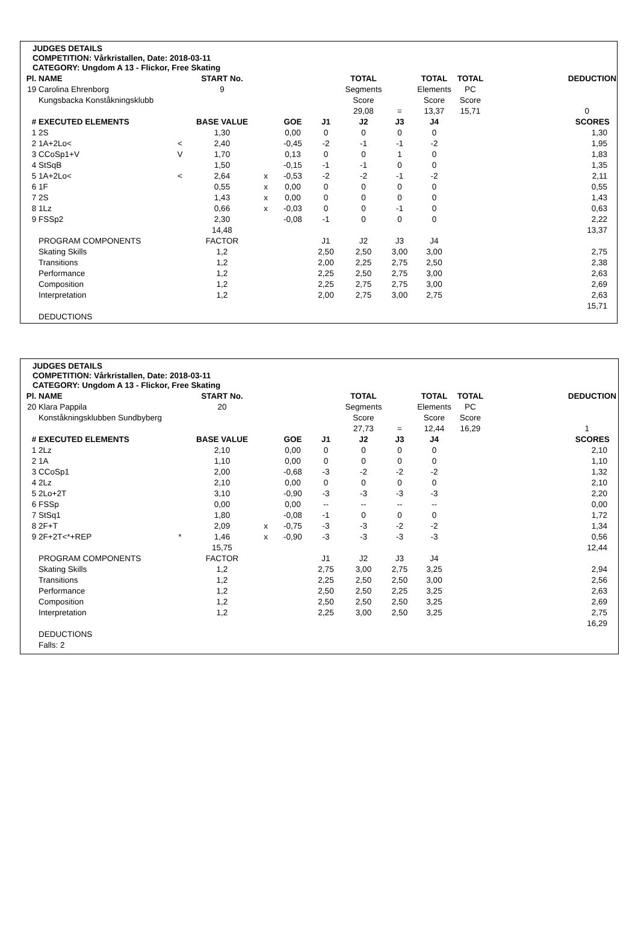JUDGES DETAILS
COMPETITION: Vårkristallen, Date: 2018-03-11
CATEGORY: Ungdom A 13 - Flickor, Free Skating
| Pl. | NAME | | START No. | | | | TOTAL | | TOTAL | TOTAL | DEDUCTION |
| 19 | Carolina Ehrenborg | | 9 | | | | Segments | | Elements | PC | |
| | Kungsbacka Konståkningsklubb | | | | | | Score | | Score | Score | |
| | | | | | | | 29,08 | = | 13,37 | 15,71 | 0 |
| # | EXECUTED ELEMENTS | | BASE VALUE | | GOE | J1 | J2 | J3 | J4 | | SCORES |
| 1 | 2S | | 1,30 | | 0,00 | 0 | 0 | 0 | 0 | | 1,30 |
| 2 | 1A+2Lo< | < | 2,40 | | -0,45 | -2 | -1 | -1 | -2 | | 1,95 |
| 3 | CCoSp1+V | V | 1,70 | | 0,13 | 0 | 0 | 1 | 0 | | 1,83 |
| 4 | StSqB | | 1,50 | | -0,15 | -1 | -1 | 0 | 0 | | 1,35 |
| 5 | 1A+2Lo< | < | 2,64 | x | -0,53 | -2 | -2 | -1 | -2 | | 2,11 |
| 6 | 1F | | 0,55 | x | 0,00 | 0 | 0 | 0 | 0 | | 0,55 |
| 7 | 2S | | 1,43 | x | 0,00 | 0 | 0 | 0 | 0 | | 1,43 |
| 8 | 1Lz | | 0,66 | x | -0,03 | 0 | 0 | -1 | 0 | | 0,63 |
| 9 | FSSp2 | | 2,30 | | -0,08 | -1 | 0 | 0 | 0 | | 2,22 |
| | | | 14,48 | | | | | | | | 13,37 |
| | PROGRAM COMPONENTS | | FACTOR | | | J1 | J2 | J3 | J4 | | |
| | Skating Skills | | 1,2 | | | 2,50 | 2,50 | 3,00 | 3,00 | | 2,75 |
| | Transitions | | 1,2 | | | 2,00 | 2,25 | 2,75 | 2,50 | | 2,38 |
| | Performance | | 1,2 | | | 2,25 | 2,50 | 2,75 | 3,00 | | 2,63 |
| | Composition | | 1,2 | | | 2,25 | 2,75 | 2,75 | 3,00 | | 2,69 |
| | Interpretation | | 1,2 | | | 2,00 | 2,75 | 3,00 | 2,75 | | 2,63 |
| | | | | | | | | | | | 15,71 |
| | DEDUCTIONS | | | | | | | | | | |
JUDGES DETAILS
COMPETITION: Vårkristallen, Date: 2018-03-11
CATEGORY: Ungdom A 13 - Flickor, Free Skating
| Pl. | NAME | | START No. | | | | TOTAL | | TOTAL | TOTAL | DEDUCTION |
| 20 | Klara Pappila | | 20 | | | | Segments | | Elements | PC | |
| | Konståkningsklubben Sundbyberg | | | | | | Score | | Score | Score | |
| | | | | | | | 27,73 | = | 12,44 | 16,29 | 1 |
| # | EXECUTED ELEMENTS | | BASE VALUE | | GOE | J1 | J2 | J3 | J4 | | SCORES |
| 1 | 2Lz | | 2,10 | | 0,00 | 0 | 0 | 0 | 0 | | 2,10 |
| 2 | 1A | | 1,10 | | 0,00 | 0 | 0 | 0 | 0 | | 1,10 |
| 3 | CCoSp1 | | 2,00 | | -0,68 | -3 | -2 | -2 | -2 | | 1,32 |
| 4 | 2Lz | | 2,10 | | 0,00 | 0 | 0 | 0 | 0 | | 2,10 |
| 5 | 2Lo+2T | | 3,10 | | -0,90 | -3 | -3 | -3 | -3 | | 2,20 |
| 6 | FSSp | | 0,00 | | 0,00 | -- | -- | -- | -- | | 0,00 |
| 7 | StSq1 | | 1,80 | | -0,08 | -1 | 0 | 0 | 0 | | 1,72 |
| 8 | 2F+T | | 2,09 | x | -0,75 | -3 | -3 | -2 | -2 | | 1,34 |
| 9 | 2F+2T<*+REP | * | 1,46 | x | -0,90 | -3 | -3 | -3 | -3 | | 0,56 |
| | | | 15,75 | | | | | | | | 12,44 |
| | PROGRAM COMPONENTS | | FACTOR | | | J1 | J2 | J3 | J4 | | |
| | Skating Skills | | 1,2 | | | 2,75 | 3,00 | 2,75 | 3,25 | | 2,94 |
| | Transitions | | 1,2 | | | 2,25 | 2,50 | 2,50 | 3,00 | | 2,56 |
| | Performance | | 1,2 | | | 2,50 | 2,50 | 2,25 | 3,25 | | 2,63 |
| | Composition | | 1,2 | | | 2,50 | 2,50 | 2,50 | 3,25 | | 2,69 |
| | Interpretation | | 1,2 | | | 2,25 | 3,00 | 2,50 | 3,25 | | 2,75 |
| | | | | | | | | | | | 16,29 |
| | DEDUCTIONS | | | | | | | | | | |
| | Falls: 2 | | | | | | | | | | |